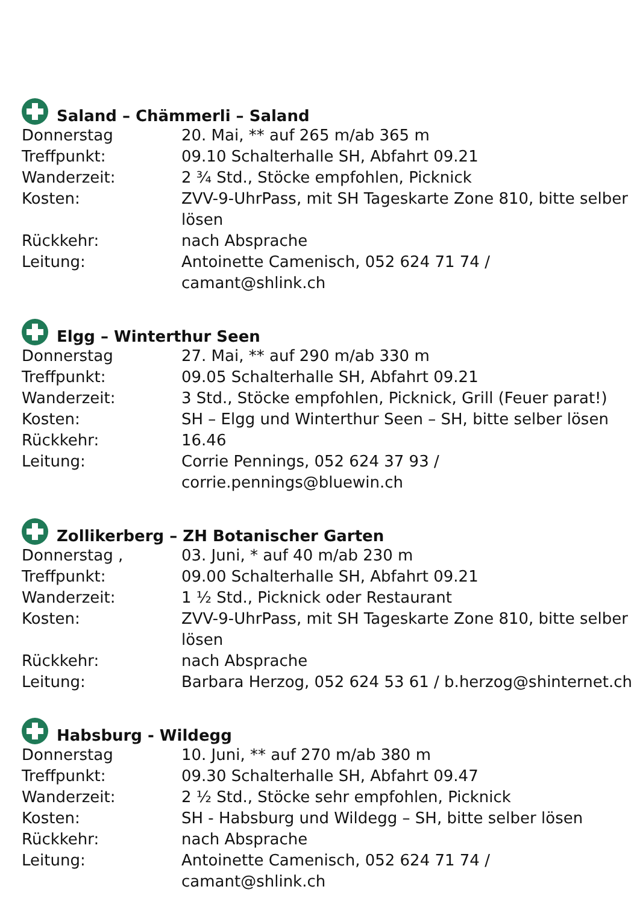Saland – Chämmerli – Saland
| Donnerstag | 20. Mai, ** auf 265 m/ab 365 m |
| Treffpunkt: | 09.10 Schalterhalle SH, Abfahrt 09.21 |
| Wanderzeit: | 2 ¾ Std., Stöcke empfohlen, Picknick |
| Kosten: | ZVV-9-UhrPass, mit SH Tageskarte Zone 810, bitte selber lösen |
| Rückkehr: | nach Absprache |
| Leitung: | Antoinette Camenisch, 052 624 71 74 / camant@shlink.ch |
Elgg – Winterthur Seen
| Donnerstag | 27. Mai, ** auf 290 m/ab 330 m |
| Treffpunkt: | 09.05 Schalterhalle SH, Abfahrt 09.21 |
| Wanderzeit: | 3 Std., Stöcke empfohlen, Picknick, Grill (Feuer parat!) |
| Kosten: | SH – Elgg und Winterthur Seen – SH, bitte selber lösen |
| Rückkehr: | 16.46 |
| Leitung: | Corrie Pennings, 052 624 37 93 / corrie.pennings@bluewin.ch |
Zollikerberg – ZH Botanischer Garten
| Donnerstag , | 03. Juni, * auf 40 m/ab 230 m |
| Treffpunkt: | 09.00 Schalterhalle SH, Abfahrt 09.21 |
| Wanderzeit: | 1 ½ Std., Picknick oder Restaurant |
| Kosten: | ZVV-9-UhrPass, mit SH Tageskarte Zone 810, bitte selber lösen |
| Rückkehr: | nach Absprache |
| Leitung: | Barbara Herzog, 052 624 53 61 / b.herzog@shinternet.ch |
Habsburg - Wildegg
| Donnerstag | 10. Juni, ** auf 270 m/ab 380 m |
| Treffpunkt: | 09.30 Schalterhalle SH, Abfahrt 09.47 |
| Wanderzeit: | 2 ½ Std., Stöcke sehr empfohlen, Picknick |
| Kosten: | SH - Habsburg und Wildegg – SH, bitte selber lösen |
| Rückkehr: | nach Absprache |
| Leitung: | Antoinette Camenisch, 052 624 71 74 / camant@shlink.ch |